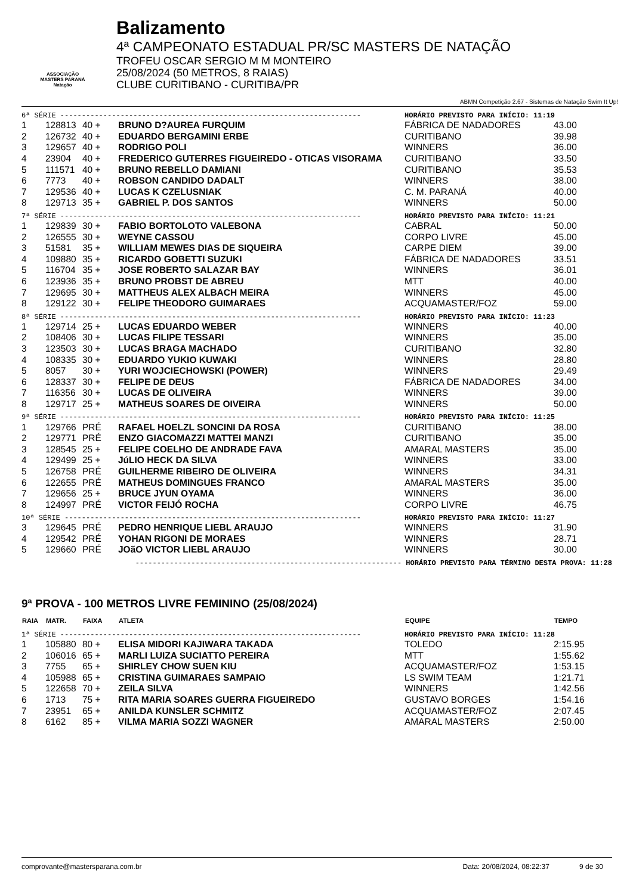ASSOCIAÇÃO
MASTERS PARANÁ
Natação
Balizamento
4ª CAMPEONATO ESTADUAL PR/SC MASTERS DE NATAÇÃO
TROFEU OSCAR SERGIO M M MONTEIRO
25/08/2024 (50 METROS, 8 RAIAS)
CLUBE CURITIBANO - CURITIBA/PR
ABMN Competição 2.67 - Sistemas de Natação Swim It Up!
| 6ª SÉRIE ---------------------------------------------------------------------- | | | | HORÁRIO PREVISTO PARA INÍCIO: 11:19 | |
| 1 | 128813 | 40 + | BRUNO D?AUREA FURQUIM | FÁBRICA DE NADADORES | 43.00 |
| 2 | 126732 | 40 + | EDUARDO BERGAMINI ERBE | CURITIBANO | 39.98 |
| 3 | 129657 | 40 + | RODRIGO POLI | WINNERS | 36.00 |
| 4 | 23904 | 40 + | FREDERICO GUTERRES FIGUEIREDO - OTICAS VISORAMA | CURITIBANO | 33.50 |
| 5 | 111571 | 40 + | BRUNO REBELLO DAMIANI | CURITIBANO | 35.53 |
| 6 | 7773 | 40 + | ROBSON CANDIDO DADALT | WINNERS | 38.00 |
| 7 | 129536 | 40 + | LUCAS K CZELUSNIAK | C. M. PARANÁ | 40.00 |
| 8 | 129713 | 35 + | GABRIEL P. DOS SANTOS | WINNERS | 50.00 |
| 7ª SÉRIE ---------------------------------------------------------------------- | | | | HORÁRIO PREVISTO PARA INÍCIO: 11:21 | |
| 1 | 129839 | 30 + | FABIO BORTOLOTO VALEBONA | CABRAL | 50.00 |
| 2 | 126555 | 30 + | WEYNE CASSOU | CORPO LIVRE | 45.00 |
| 3 | 51581 | 35 + | WILLIAM MEWES DIAS DE SIQUEIRA | CARPE DIEM | 39.00 |
| 4 | 109880 | 35 + | RICARDO GOBETTI SUZUKI | FÁBRICA DE NADADORES | 33.51 |
| 5 | 116704 | 35 + | JOSE ROBERTO SALAZAR BAY | WINNERS | 36.01 |
| 6 | 123936 | 35 + | BRUNO PROBST DE ABREU | MTT | 40.00 |
| 7 | 129695 | 30 + | MATTHEUS ALEX ALBACH MEIRA | WINNERS | 45.00 |
| 8 | 129122 | 30 + | FELIPE THEODORO GUIMARAES | ACQUAMASTER/FOZ | 59.00 |
| 8ª SÉRIE ---------------------------------------------------------------------- | | | | HORÁRIO PREVISTO PARA INÍCIO: 11:23 | |
| 1 | 129714 | 25 + | LUCAS EDUARDO WEBER | WINNERS | 40.00 |
| 2 | 108406 | 30 + | LUCAS FILIPE TESSARI | WINNERS | 35.00 |
| 3 | 123503 | 30 + | LUCAS BRAGA MACHADO | CURITIBANO | 32.80 |
| 4 | 108335 | 30 + | EDUARDO YUKIO KUWAKI | WINNERS | 28.80 |
| 5 | 8057 | 30 + | YURI WOJCIECHOWSKI (POWER) | WINNERS | 29.49 |
| 6 | 128337 | 30 + | FELIPE DE DEUS | FÁBRICA DE NADADORES | 34.00 |
| 7 | 116356 | 30 + | LUCAS DE OLIVEIRA | WINNERS | 39.00 |
| 8 | 129717 | 25 + | MATHEUS SOARES DE OIVEIRA | WINNERS | 50.00 |
| 9ª SÉRIE ---------------------------------------------------------------------- | | | | HORÁRIO PREVISTO PARA INÍCIO: 11:25 | |
| 1 | 129766 | PRÉ | RAFAEL HOELZL SONCINI DA ROSA | CURITIBANO | 38.00 |
| 2 | 129771 | PRÉ | ENZO GIACOMAZZI MATTEI MANZI | CURITIBANO | 35.00 |
| 3 | 128545 | 25 + | FELIPE COELHO DE ANDRADE FAVA | AMARAL MASTERS | 35.00 |
| 4 | 129499 | 25 + | JúLIO HECK DA SILVA | WINNERS | 33.00 |
| 5 | 126758 | PRÉ | GUILHERME RIBEIRO DE OLIVEIRA | WINNERS | 34.31 |
| 6 | 122655 | PRÉ | MATHEUS DOMINGUES FRANCO | AMARAL MASTERS | 35.00 |
| 7 | 129656 | 25 + | BRUCE JYUN OYAMA | WINNERS | 36.00 |
| 8 | 124997 | PRÉ | VICTOR FEIJÓ ROCHA | CORPO LIVRE | 46.75 |
| 10ª SÉRIE --------------------------------------------------------------------- | | | | HORÁRIO PREVISTO PARA INÍCIO: 11:27 | |
| 3 | 129645 | PRÉ | PEDRO HENRIQUE LIEBL ARAUJO | WINNERS | 31.90 |
| 4 | 129542 | PRÉ | YOHAN RIGONI DE MORAES | WINNERS | 28.71 |
| 5 | 129660 | PRÉ | JOãO VICTOR LIEBL ARAUJO | WINNERS | 30.00 |
| -------------------------------------------------------------- HORÁRIO PREVISTO PARA TÉRMINO DESTA PROVA: 11:28 | | | | | |
9ª PROVA - 100 METROS LIVRE FEMININO (25/08/2024)
| RAIA | MATR. | FAIXA | ATLETA | EQUIPE | TEMPO |
| --- | --- | --- | --- | --- | --- |
| 1ª SÉRIE ---------------------------------------------------------------------- | | | | HORÁRIO PREVISTO PARA INÍCIO: 11:28 | |
| 1 | 105880 | 80 + | ELISA MIDORI KAJIWARA TAKADA | TOLEDO | 2:15.95 |
| 2 | 106016 | 65 + | MARLI LUIZA SUCIATTO PEREIRA | MTT | 1:55.62 |
| 3 | 7755 | 65 + | SHIRLEY CHOW SUEN KIU | ACQUAMASTER/FOZ | 1:53.15 |
| 4 | 105988 | 65 + | CRISTINA GUIMARAES SAMPAIO | LS SWIM TEAM | 1:21.71 |
| 5 | 122658 | 70 + | ZEILA SILVA | WINNERS | 1:42.56 |
| 6 | 1713 | 75 + | RITA MARIA SOARES GUERRA FIGUEIREDO | GUSTAVO BORGES | 1:54.16 |
| 7 | 23951 | 65 + | ANILDA KUNSLER SCHMITZ | ACQUAMASTER/FOZ | 2:07.45 |
| 8 | 6162 | 85 + | VILMA MARIA SOZZI WAGNER | AMARAL MASTERS | 2:50.00 |
comprovante@mastersparana.com.br Data: 20/08/2024, 08:22:37 9 de 30